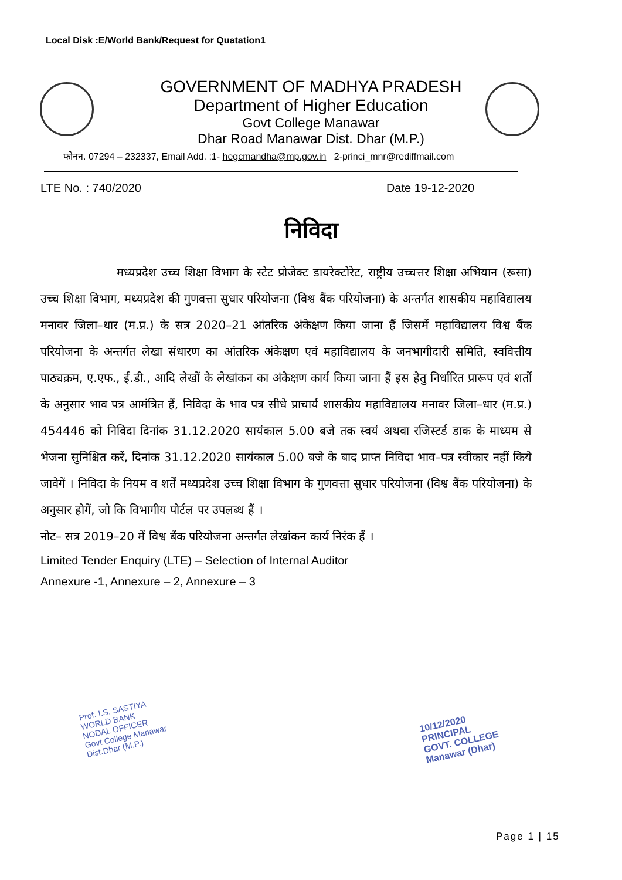Local Disk :E/World Bank/Request for Quatation1
GOVERNMENT OF MADHYA PRADESH
Department of Higher Education
Govt College Manawar
Dhar Road Manawar Dist. Dhar (M.P.)
फोनन. 07294 – 232337, Email Add. :1- hegcmandha@mp.gov.in 2-princi_mnr@rediffmail.com
LTE No. : 740/2020 Date 19-12-2020
निविदा
मध्यप्रदेश उच्च शिक्षा विभाग के स्टेट प्रोजेक्ट डायरेक्टोरेट, राष्ट्रीय उच्चत्तर शिक्षा अभियान (रूसा) उच्च शिक्षा विभाग, मध्यप्रदेश की गुणवत्ता सुधार परियोजना (विश्व बैंक परियोजना) के अन्तर्गत शासकीय महाविद्यालय मनावर जिला–धार (म.प्र.) के सत्र 2020–21 आंतरिक अंकेक्षण किया जाना हैं जिसमें महाविद्यालय विश्व बैंक परियोजना के अन्तर्गत लेखा संधारण का आंतरिक अंकेक्षण एवं महाविद्यालय के जनभागीदारी समिति, स्ववित्तीय पाठ्यक्रम, ए.एफ., ई.डी., आदि लेखों के लेखांकन का अंकेक्षण कार्य किया जाना हैं इस हेतु निर्धारित प्रारूप एवं शर्तो के अनुसार भाव पत्र आमंत्रित हैं, निविदा के भाव पत्र सीधे प्राचार्य शासकीय महाविद्यालय मनावर जिला–धार (म.प्र.) 454446 को निविदा दिनांक 31.12.2020 सायंकाल 5.00 बजे तक स्वयं अथवा रजिस्टर्ड डाक के माध्यम से भेजना सुनिश्चित करें, दिनांक 31.12.2020 सायंकाल 5.00 बजे के बाद प्राप्त निविदा भाव–पत्र स्वीकार नहीं किये जावेगें । निविदा के नियम व शर्तें मध्यप्रदेश उच्च शिक्षा विभाग के गुणवत्ता सुधार परियोजना (विश्व बैंक परियोजना) के अनुसार होगें, जो कि विभागीय पोर्टल पर उपलब्ध हैं ।
नोट– सत्र 2019–20 में विश्व बैंक परियोजना अन्तर्गत लेखांकन कार्य निरंक हैं ।
Limited Tender Enquiry (LTE) – Selection of Internal Auditor
Annexure -1, Annexure – 2, Annexure – 3
Prof. I.S. SASTIYA
WORLD BANK
NODAL OFFICER
Govt College Manawar
Dist.Dhar (M.P.)
10/12/2020
PRINCIPAL
GOVT. COLLEGE
Manawar (Dhar)
Page 1 | 15